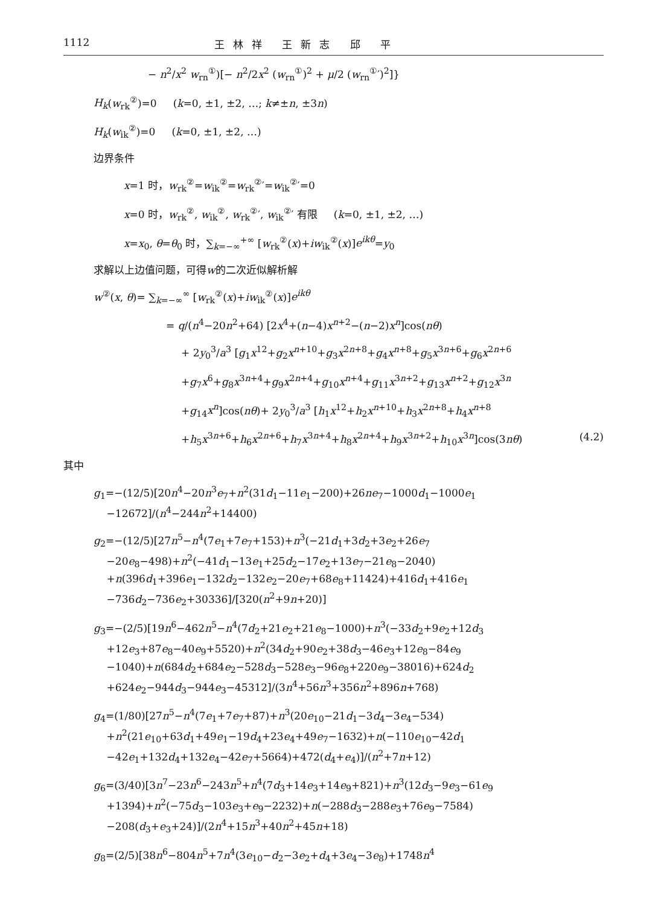1112 王林祥 王新志 邱 平
− n<sup>2</sup>/x<sup>2</sup> w<sub>rn</sub><sup>①</sup>)[− n<sup>2</sup>/2x<sup>2</sup> (w<sub>rn</sub><sup>①</sup>)<sup>2</sup> + μ/2 (w<sub>rn</sub><sup>①</sup>′)<sup>2</sup>]}
H<sub>k</sub>(w<sub>rk</sub><sup>②</sup>)=0 (k=0, ±1, ±2, …; k≠±n, ±3n)
H<sub>k</sub>(w<sub>ik</sub><sup>②</sup>)=0 (k=0, ±1, ±2, …)
边界条件
x=1 时，w<sub>rk</sub><sup>②</sup>=w<sub>ik</sub><sup>②</sup>=w<sub>rk</sub><sup>②</sup>′=w<sub>ik</sub><sup>②</sup>′=0
x=0 时，w<sub>rk</sub><sup>②</sup>, w<sub>ik</sub><sup>②</sup>, w<sub>rk</sub><sup>②</sup>′, w<sub>ik</sub><sup>②</sup>′ 有限 (k=0, ±1, ±2, …)
x=x<sub>0</sub>, θ=θ<sub>0</sub> 时，∑<sub>k=−∞</sub><sup>+∞</sup> [w<sub>rk</sub><sup>②</sup>(x)+iw<sub>ik</sub><sup>②</sup>(x)]e<sup>ikθ</sup>=y<sub>0</sub>
求解以上边值问题，可得w的二次近似解析解
w<sup>②</sup>(x, θ)= ∑<sub>k=−∞</sub><sup>∞</sup> [w<sub>rk</sub><sup>②</sup>(x)+iw<sub>ik</sub><sup>②</sup>(x)]e<sup>ikθ</sup>
= q/(n<sup>4</sup>−20n<sup>2</sup>+64) [2x<sup>4</sup>+(n−4)x<sup>n+2</sup>−(n−2)x<sup>n</sup>]cos(nθ)
+ 2y<sub>0</sub><sup>3</sup>/a<sup>3</sup> [g<sub>1</sub>x<sup>12</sup>+g<sub>2</sub>x<sup>n+10</sup>+g<sub>3</sub>x<sup>2n+8</sup>+g<sub>4</sub>x<sup>n+8</sup>+g<sub>5</sub>x<sup>3n+6</sup>+g<sub>6</sub>x<sup>2n+6</sup>
+g<sub>7</sub>x<sup>6</sup>+g<sub>8</sub>x<sup>3n+4</sup>+g<sub>9</sub>x<sup>2n+4</sup>+g<sub>10</sub>x<sup>n+4</sup>+g<sub>11</sub>x<sup>3n+2</sup>+g<sub>13</sub>x<sup>n+2</sup>+g<sub>12</sub>x<sup>3n</sup>
+g<sub>14</sub>x<sup>n</sup>]cos(nθ)+ 2y<sub>0</sub><sup>3</sup>/a<sup>3</sup> [h<sub>1</sub>x<sup>12</sup>+h<sub>2</sub>x<sup>n+10</sup>+h<sub>3</sub>x<sup>2n+8</sup>+h<sub>4</sub>x<sup>n+8</sup>
+h<sub>5</sub>x<sup>3n+6</sup>+h<sub>6</sub>x<sup>2n+6</sup>+h<sub>7</sub>x<sup>3n+4</sup>+h<sub>8</sub>x<sup>2n+4</sup>+h<sub>9</sub>x<sup>3n+2</sup>+h<sub>10</sub>x<sup>3n</sup>]cos(3nθ) (4.2)
其中
g<sub>1</sub>=−(12/5)[20n<sup>4</sup>−20n<sup>3</sup>e<sub>7</sub>+n<sup>2</sup>(31d<sub>1</sub>−11e<sub>1</sub>−200)+26ne<sub>7</sub>−1000d<sub>1</sub>−1000e<sub>1</sub>
−12672]/(n<sup>4</sup>−244n<sup>2</sup>+14400)
g<sub>2</sub>=−(12/5)[27n<sup>5</sup>−n<sup>4</sup>(7e<sub>1</sub>+7e<sub>7</sub>+153)+n<sup>3</sup>(−21d<sub>1</sub>+3d<sub>2</sub>+3e<sub>2</sub>+26e<sub>7</sub>
−20e<sub>8</sub>−498)+n<sup>2</sup>(−41d<sub>1</sub>−13e<sub>1</sub>+25d<sub>2</sub>−17e<sub>2</sub>+13e<sub>7</sub>−21e<sub>8</sub>−2040)
+n(396d<sub>1</sub>+396e<sub>1</sub>−132d<sub>2</sub>−132e<sub>2</sub>−20e<sub>7</sub>+68e<sub>8</sub>+11424)+416d<sub>1</sub>+416e<sub>1</sub>
−736d<sub>2</sub>−736e<sub>2</sub>+30336]/[320(n<sup>2</sup>+9n+20)]
g<sub>3</sub>=−(2/5)[19n<sup>6</sup>−462n<sup>5</sup>−n<sup>4</sup>(7d<sub>2</sub>+21e<sub>2</sub>+21e<sub>8</sub>−1000)+n<sup>3</sup>(−33d<sub>2</sub>+9e<sub>2</sub>+12d<sub>3</sub>
+12e<sub>3</sub>+87e<sub>8</sub>−40e<sub>9</sub>+5520)+n<sup>2</sup>(34d<sub>2</sub>+90e<sub>2</sub>+38d<sub>3</sub>−46e<sub>3</sub>+12e<sub>8</sub>−84e<sub>9</sub>
−1040)+n(684d<sub>2</sub>+684e<sub>2</sub>−528d<sub>3</sub>−528e<sub>3</sub>−96e<sub>8</sub>+220e<sub>9</sub>−38016)+624d<sub>2</sub>
+624e<sub>2</sub>−944d<sub>3</sub>−944e<sub>3</sub>−45312]/(3n<sup>4</sup>+56n<sup>3</sup>+356n<sup>2</sup>+896n+768)
g<sub>4</sub>=(1/80)[27n<sup>5</sup>−n<sup>4</sup>(7e<sub>1</sub>+7e<sub>7</sub>+87)+n<sup>3</sup>(20e<sub>10</sub>−21d<sub>1</sub>−3d<sub>4</sub>−3e<sub>4</sub>−534)
+n<sup>2</sup>(21e<sub>10</sub>+63d<sub>1</sub>+49e<sub>1</sub>−19d<sub>4</sub>+23e<sub>4</sub>+49e<sub>7</sub>−1632)+n(−110e<sub>10</sub>−42d<sub>1</sub>
−42e<sub>1</sub>+132d<sub>4</sub>+132e<sub>4</sub>−42e<sub>7</sub>+5664)+472(d<sub>4</sub>+e<sub>4</sub>)]/(n<sup>2</sup>+7n+12)
g<sub>6</sub>=(3/40)[3n<sup>7</sup>−23n<sup>6</sup>−243n<sup>5</sup>+n<sup>4</sup>(7d<sub>3</sub>+14e<sub>3</sub>+14e<sub>9</sub>+821)+n<sup>3</sup>(12d<sub>3</sub>−9e<sub>3</sub>−61e<sub>9</sub>
+1394)+n<sup>2</sup>(−75d<sub>3</sub>−103e<sub>3</sub>+e<sub>9</sub>−2232)+n(−288d<sub>3</sub>−288e<sub>3</sub>+76e<sub>9</sub>−7584)
−208(d<sub>3</sub>+e<sub>3</sub>+24)]/(2n<sup>4</sup>+15n<sup>3</sup>+40n<sup>2</sup>+45n+18)
g<sub>8</sub>=(2/5)[38n<sup>6</sup>−804n<sup>5</sup>+7n<sup>4</sup>(3e<sub>10</sub>−d<sub>2</sub>−3e<sub>2</sub>+d<sub>4</sub>+3e<sub>4</sub>−3e<sub>8</sub>)+1748n<sup>4</sup>